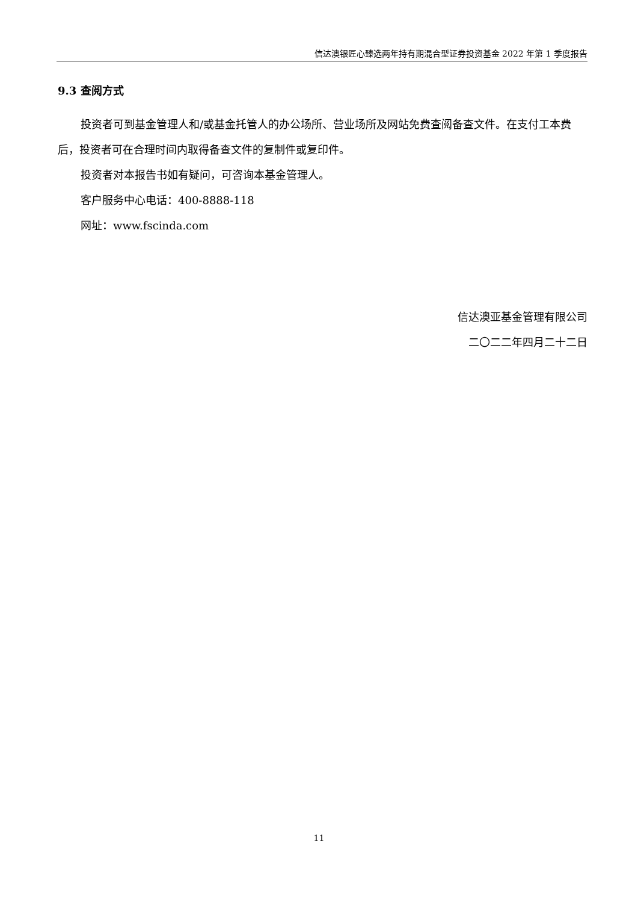信达澳银匠心臻选两年持有期混合型证券投资基金 2022 年第 1 季度报告
9.3 查阅方式
投资者可到基金管理人和/或基金托管人的办公场所、营业场所及网站免费查阅备查文件。在支付工本费后，投资者可在合理时间内取得备查文件的复制件或复印件。
投资者对本报告书如有疑问，可咨询本基金管理人。
客户服务中心电话：400-8888-118
网址：www.fscinda.com
信达澳亚基金管理有限公司
二〇二二年四月二十二日
11